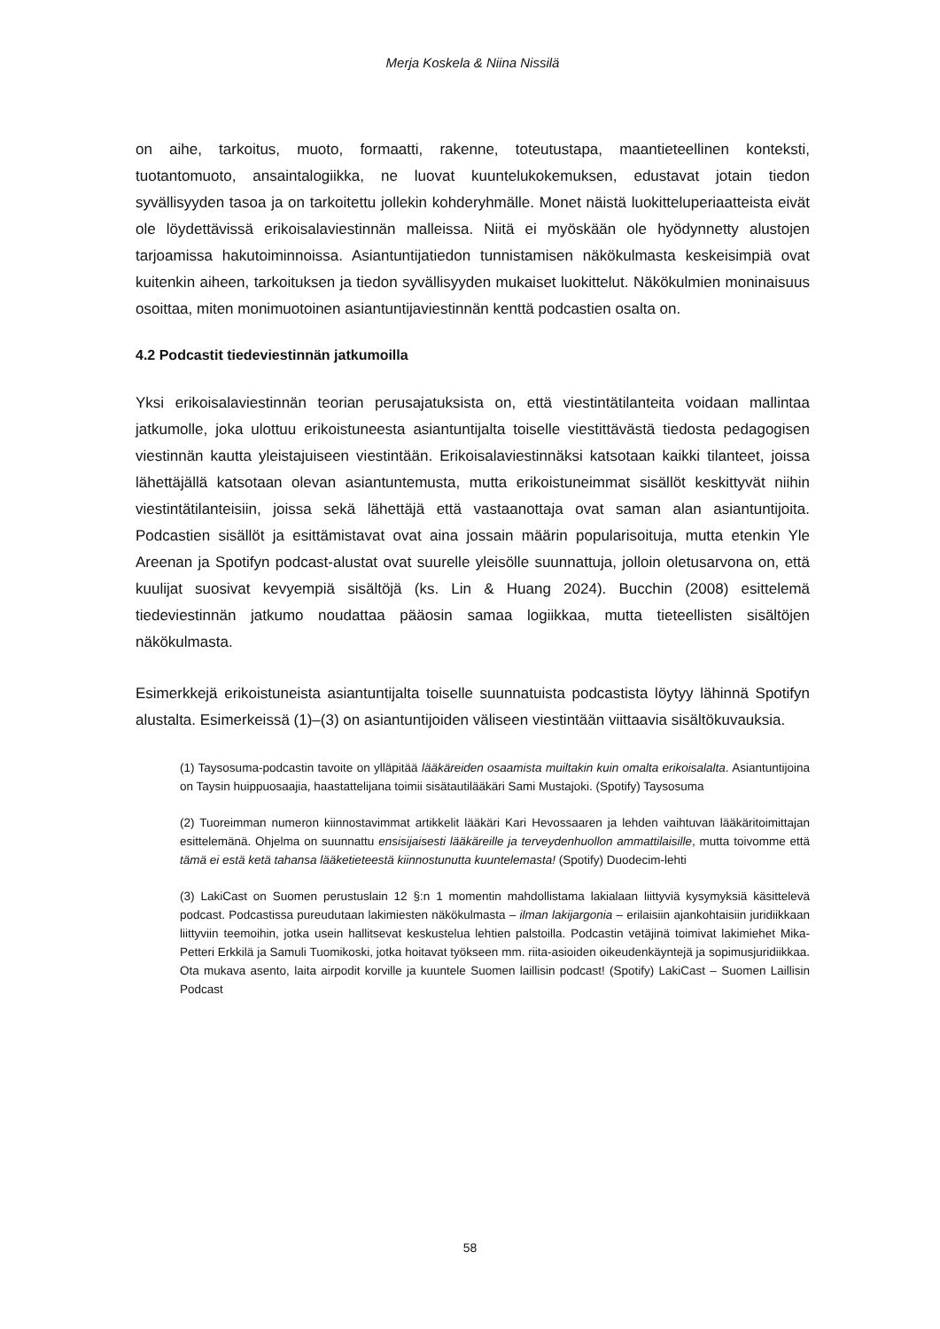Merja Koskela & Niina Nissilä
on aihe, tarkoitus, muoto, formaatti, rakenne, toteutustapa, maantieteellinen konteksti, tuotantomuoto, ansaintalogiikka, ne luovat kuuntelukokemuksen, edustavat jotain tiedon syvällisyyden tasoa ja on tarkoitettu jollekin kohderyhmälle. Monet näistä luokitteluperiaatteista eivät ole löydettävissä erikoisalaviestinnän malleissa. Niitä ei myöskään ole hyödynnetty alustojen tarjoamissa hakutoiminnoissa. Asiantuntijatiedon tunnistamisen näkökulmasta keskeisimpiä ovat kuitenkin aiheen, tarkoituksen ja tiedon syvällisyyden mukaiset luokittelut. Näkökulmien moninaisuus osoittaa, miten monimuotoinen asiantuntijaviestinnän kenttä podcastien osalta on.
4.2 Podcastit tiedeviestinnän jatkumoilla
Yksi erikoisalaviestinnän teorian perusajatuksista on, että viestintätilanteita voidaan mallintaa jatkumolle, joka ulottuu erikoistuneesta asiantuntijalta toiselle viestittävästä tiedosta pedagogisen viestinnän kautta yleistajuiseen viestintään. Erikoisalaviestinnäksi katsotaan kaikki tilanteet, joissa lähettäjällä katsotaan olevan asiantuntemusta, mutta erikoistuneimmat sisällöt keskittyvät niihin viestintätilanteisiin, joissa sekä lähettäjä että vastaanottaja ovat saman alan asiantuntijoita. Podcastien sisällöt ja esittämistavat ovat aina jossain määrin popularisoituja, mutta etenkin Yle Areenan ja Spotifyn podcast-alustat ovat suurelle yleisölle suunnattuja, jolloin oletusarvona on, että kuulijat suosivat kevyempiä sisältöjä (ks. Lin & Huang 2024). Bucchin (2008) esittelemä tiedeviestinnän jatkumo noudattaa pääosin samaa logiikkaa, mutta tieteellisten sisältöjen näkökulmasta.
Esimerkkejä erikoistuneista asiantuntijalta toiselle suunnatuista podcastista löytyy lähinnä Spotifyn alustalta. Esimerkeissä (1)–(3) on asiantuntijoiden väliseen viestintään viittaavia sisältökuvauksia.
(1) Taysosuma-podcastin tavoite on ylläpitää lääkäreiden osaamista muiltakin kuin omalta erikoisalalta. Asiantuntijoina on Taysin huippuosaajia, haastattelijana toimii sisätautilääkäri Sami Mustajoki. (Spotify) Taysosuma
(2) Tuoreimman numeron kiinnostavimmat artikkelit lääkäri Kari Hevossaaren ja lehden vaihtuvan lääkäritoimittajan esittelemänä. Ohjelma on suunnattu ensisijaisesti lääkäreille ja terveydenhuollon ammattilaisille, mutta toivomme että tämä ei estä ketä tahansa lääketieteestä kiinnostunutta kuuntelemasta! (Spotify) Duodecim-lehti
(3) LakiCast on Suomen perustuslain 12 §:n 1 momentin mahdollistama lakialaan liittyviä kysymyksiä käsittelevä podcast. Podcastissa pureudutaan lakimiesten näkökulmasta – ilman lakijargonia – erilaisiin ajankohtaisiin juridiikkaan liittyviin teemoihin, jotka usein hallitsevat keskustelua lehtien palstoilla. Podcastin vetäjinä toimivat lakimiehet Mika-Petteri Erkkilä ja Samuli Tuomikoski, jotka hoitavat työkseen mm. riita-asioiden oikeudenkäyntejä ja sopimusjuridiikkaa. Ota mukava asento, laita airpodit korville ja kuuntele Suomen laillisin podcast! (Spotify) LakiCast – Suomen Laillisin Podcast
58